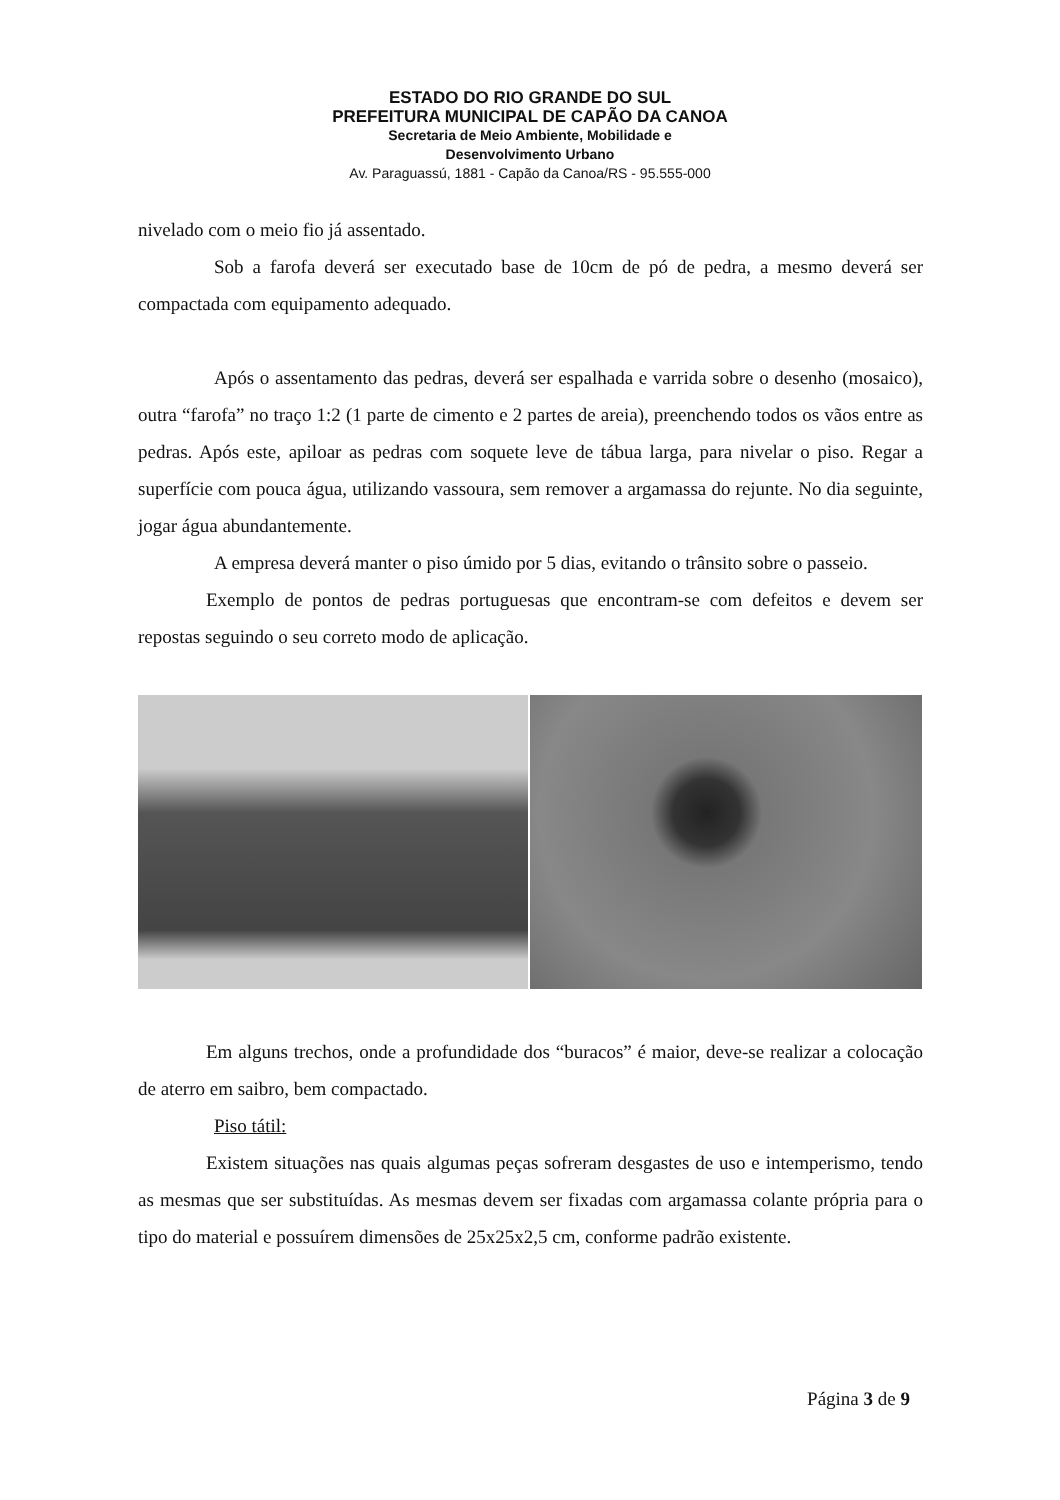ESTADO DO RIO GRANDE DO SUL
PREFEITURA MUNICIPAL DE CAPÃO DA CANOA
Secretaria de Meio Ambiente, Mobilidade e
Desenvolvimento Urbano
Av. Paraguassú, 1881 - Capão da Canoa/RS - 95.555-000
nivelado com o meio fio já assentado.
Sob a farofa deverá ser executado base de 10cm de pó de pedra, a mesmo deverá ser compactada com equipamento adequado.
Após o assentamento das pedras, deverá ser espalhada e varrida sobre o desenho (mosaico), outra “farofa” no traço 1:2 (1 parte de cimento e 2 partes de areia), preenchendo todos os vãos entre as pedras. Após este, apiloar as pedras com soquete leve de tábua larga, para nivelar o piso. Regar a superfície com pouca água, utilizando vassoura, sem remover a argamassa do rejunte. No dia seguinte, jogar água abundantemente.
A empresa deverá manter o piso úmido por 5 dias, evitando o trânsito sobre o passeio.
Exemplo de pontos de pedras portuguesas que encontram-se com defeitos e devem ser repostas seguindo o seu correto modo de aplicação.
Em alguns trechos, onde a profundidade dos “buracos” é maior, deve-se realizar a colocação de aterro em saibro, bem compactado.
Piso tátil:
Existem situações nas quais algumas peças sofreram desgastes de uso e intemperismo, tendo as mesmas que ser substituídas. As mesmas devem ser fixadas com argamassa colante própria para o tipo do material e possuírem dimensões de 25x25x2,5 cm, conforme padrão existente.
Página 3 de 9